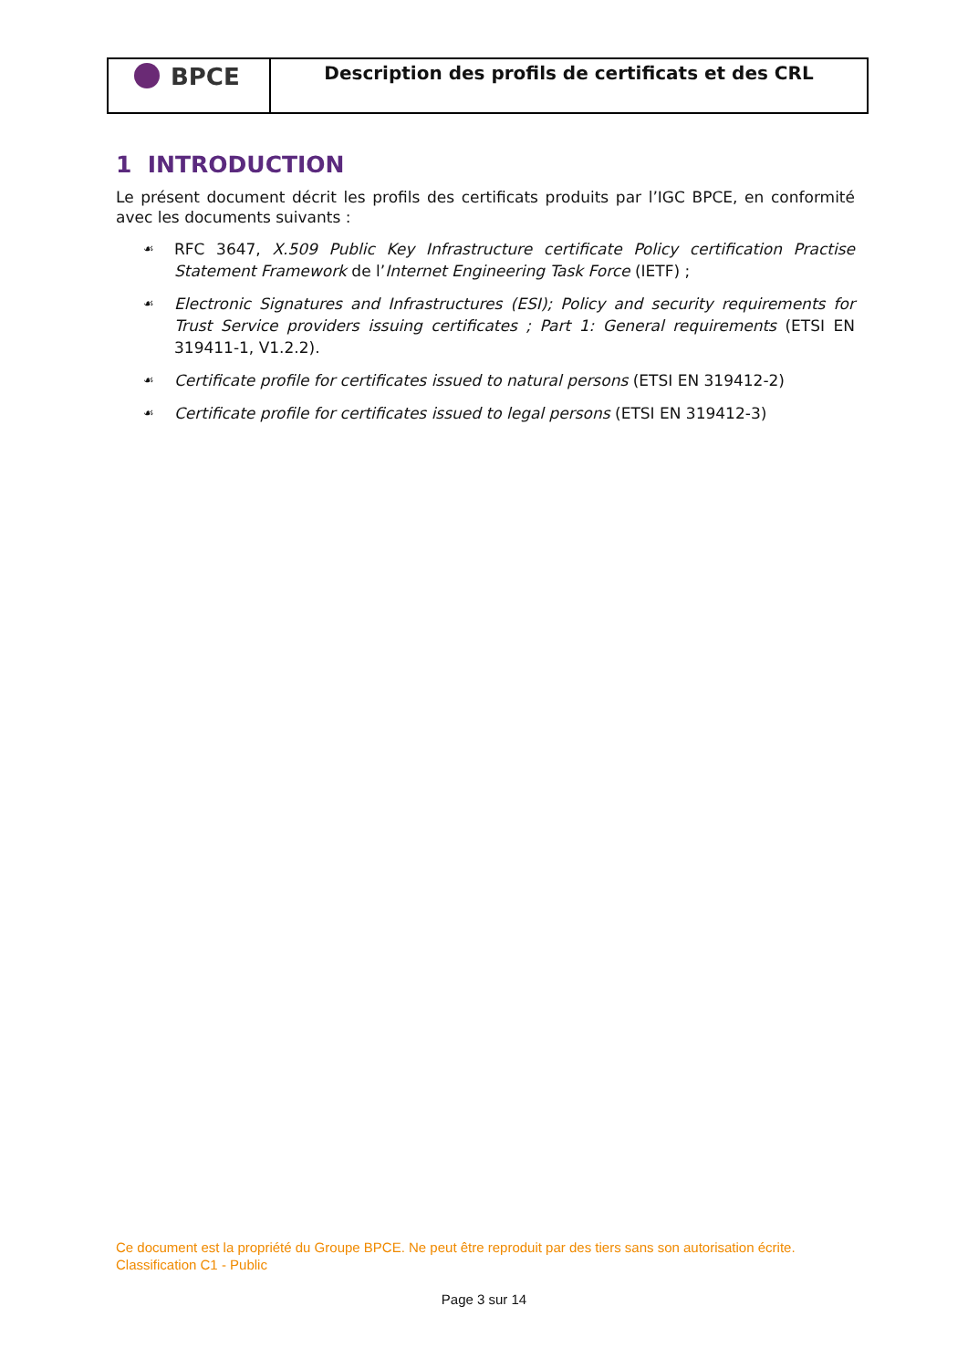BPCE
Description des profils de certificats et des CRL
1 INTRODUCTION
Le présent document décrit les profils des certificats produits par l’IGC BPCE, en conformité avec les documents suivants :
☙ RFC 3647, X.509 Public Key Infrastructure certificate Policy certification Practise Statement Framework de l’Internet Engineering Task Force (IETF) ;
☙ Electronic Signatures and Infrastructures (ESI); Policy and security requirements for Trust Service providers issuing certificates ; Part 1: General requirements (ETSI EN 319411-1, V1.2.2).
☙ Certificate profile for certificates issued to natural persons (ETSI EN 319412-2)
☙ Certificate profile for certificates issued to legal persons (ETSI EN 319412-3)
Ce document est la propriété du Groupe BPCE. Ne peut être reproduit par des tiers sans son autorisation écrite.
Classification C1 - Public
Page 3 sur 14